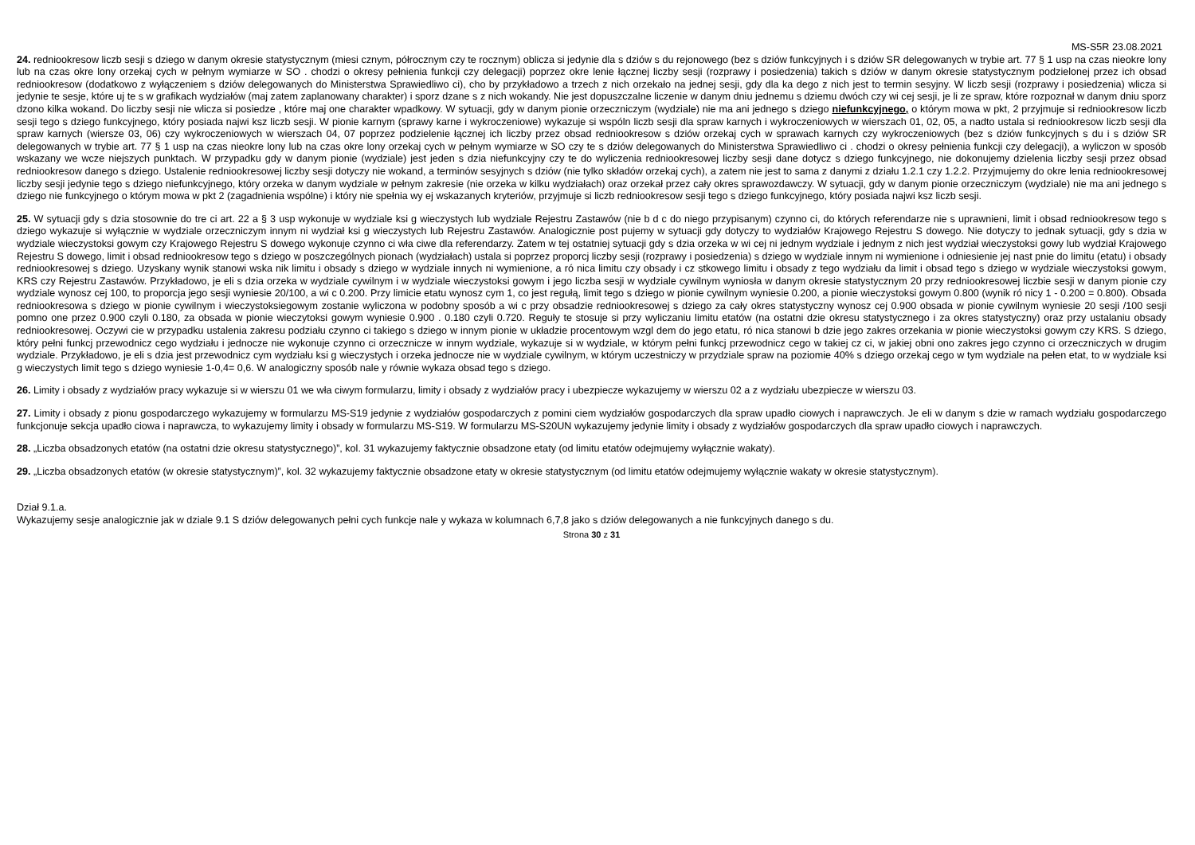MS-S5R 23.08.2021
24. redniookresow liczb sesji s dziego w danym okresie statystycznym (miesi cznym, półrocznym czy te rocznym) oblicza si jedynie dla s dziów s du rejonowego (bez s dziów funkcyjnych i s dziów SR delegowanych w trybie art. 77 § 1 usp na czas nieokre lony lub na czas okre lony orzekaj cych w pełnym wymiarze w SO . chodzi o okresy pełnienia funkcji czy delegacji) poprzez okre lenie łącznej liczby sesji (rozprawy i posiedzenia) takich s dziów w danym okresie statystycznym podzielonej przez ich obsad redniookresow (dodatkowo z wyłączeniem s dziów delegowanych do Ministerstwa Sprawiedliwo ci), cho by przykładowo a trzech z nich orzekało na jednej sesji, gdy dla ka dego z nich jest to termin sesyjny. W liczb sesji (rozprawy i posiedzenia) wlicza si jedynie te sesje, które uj te s w grafikach wydziałów (maj zatem zaplanowany charakter) i sporz dzane s z nich wokandy. Nie jest dopuszczalne liczenie w danym dniu jednemu s dziemu dwóch czy wi cej sesji, je li ze spraw, które rozpoznał w danym dniu sporz dzono kilka wokand. Do liczby sesji nie wlicza si posiedze , które maj one charakter wpadkowy. W sytuacji, gdy w danym pionie orzeczniczym (wydziale) nie ma ani jednego s dziego niefunkcyjnego, o którym mowa w pkt, 2 przyjmuje si redniookresow liczb sesji tego s dziego funkcyjnego, który posiada najwi ksz liczb sesji. W pionie karnym (sprawy karne i wykroczeniowe) wykazuje si wspóln liczb sesji dla spraw karnych i wykroczeniowych w wierszach 01, 02, 05, a nadto ustala si redniookresow liczb sesji dla spraw karnych (wiersze 03, 06) czy wykroczeniowych w wierszach 04, 07 poprzez podzielenie łącznej ich liczby przez obsad redniookresow s dziów orzekaj cych w sprawach karnych czy wykroczeniowych (bez s dziów funkcyjnych s du i s dziów SR delegowanych w trybie art. 77 § 1 usp na czas nieokre lony lub na czas okre lony orzekaj cych w pełnym wymiarze w SO czy te s dziów delegowanych do Ministerstwa Sprawiedliwo ci . chodzi o okresy pełnienia funkcji czy delegacji), a wyliczon w sposób wskazany we wcze niejszych punktach. W przypadku gdy w danym pionie (wydziale) jest jeden s dzia niefunkcyjny czy te do wyliczenia redniookresowej liczby sesji dane dotycz s dziego funkcyjnego, nie dokonujemy dzielenia liczby sesji przez obsad redniookresow danego s dziego. Ustalenie redniookresowej liczby sesji dotyczy nie wokand, a terminów sesyjnych s dziów (nie tylko składów orzekaj cych), a zatem nie jest to sama z danymi z działu 1.2.1 czy 1.2.2. Przyjmujemy do okre lenia redniookresowej liczby sesji jedynie tego s dziego niefunkcyjnego, który orzeka w danym wydziale w pełnym zakresie (nie orzeka w kilku wydziałach) oraz orzekał przez cały okres sprawozdawczy. W sytuacji, gdy w danym pionie orzeczniczym (wydziale) nie ma ani jednego s dziego nie funkcyjnego o którym mowa w pkt 2 (zagadnienia wspólne) i który nie spełnia wy ej wskazanych kryteriów, przyjmuje si liczb redniookresow sesji tego s dziego funkcyjnego, który posiada najwi ksz liczb sesji.
25. W sytuacji gdy s dzia stosownie do tre ci art. 22 a § 3 usp wykonuje w wydziale ksi g wieczystych lub wydziale Rejestru Zastawów (nie b d c do niego przypisanym) czynno ci, do których referendarze nie s uprawnieni, limit i obsad redniookresow tego s dziego wykazuje si wyłącznie w wydziale orzeczniczym innym ni wydział ksi g wieczystych lub Rejestru Zastawów. Analogicznie post pujemy w sytuacji gdy dotyczy to wydziałów Krajowego Rejestru S dowego. Nie dotyczy to jednak sytuacji, gdy s dzia w wydziale wieczystoksi gowym czy Krajowego Rejestru S dowego wykonuje czynno ci wła ciwe dla referendarzy. Zatem w tej ostatniej sytuacji gdy s dzia orzeka w wi cej ni jednym wydziale i jednym z nich jest wydział wieczystoksi gowy lub wydział Krajowego Rejestru S dowego, limit i obsad redniookresow tego s dziego w poszczególnych pionach (wydziałach) ustala si poprzez proporcj liczby sesji (rozprawy i posiedzenia) s dziego w wydziale innym ni wymienione i odniesienie jej nast pnie do limitu (etatu) i obsady redniookresowej s dziego. Uzyskany wynik stanowi wska nik limitu i obsady s dziego w wydziale innych ni wymienione, a ró nica limitu czy obsady i cz stkowego limitu i obsady z tego wydziału da limit i obsad tego s dziego w wydziale wieczystoksi gowym, KRS czy Rejestru Zastawów. Przykładowo, je eli s dzia orzeka w wydziale cywilnym i w wydziale wieczystoksi gowym i jego liczba sesji w wydziale cywilnym wyniosła w danym okresie statystycznym 20 przy redniookresowej liczbie sesji w danym pionie czy wydziale wynosz cej 100, to proporcja jego sesji wyniesie 20/100, a wi c 0.200. Przy limicie etatu wynosz cym 1, co jest regułą, limit tego s dziego w pionie cywilnym wyniesie 0.200, a pionie wieczystoksi gowym 0.800 (wynik ró nicy 1 - 0.200 = 0.800). Obsada redniookresowa s dziego w pionie cywilnym i wieczystoksiegowym zostanie wyliczona w podobny sposób a wi c przy obsadzie redniookresowej s dziego za cały okres statystyczny wynosz cej 0.900 obsada w pionie cywilnym wyniesie 20 sesji /100 sesji pomno one przez 0.900 czyli 0.180, za obsada w pionie wieczytoksi gowym wyniesie 0.900 . 0.180 czyli 0.720. Reguły te stosuje si przy wyliczaniu limitu etatów (na ostatni dzie okresu statystycznego i za okres statystyczny) oraz przy ustalaniu obsady redniookresowej. Oczywi cie w przypadku ustalenia zakresu podziału czynno ci takiego s dziego w innym pionie w układzie procentowym wzgl dem do jego etatu, ró nica stanowi b dzie jego zakres orzekania w pionie wieczystoksi gowym czy KRS. S dziego, który pełni funkcj przewodnicz cego wydziału i jednocze nie wykonuje czynno ci orzecznicze w innym wydziale, wykazuje si w wydziale, w którym pełni funkcj przewodnicz cego w takiej cz ci, w jakiej obni ono zakres jego czynno ci orzeczniczych w drugim wydziale. Przykładowo, je eli s dzia jest przewodnicz cym wydziału ksi g wieczystych i orzeka jednocze nie w wydziale cywilnym, w którym uczestniczy w przydziale spraw na poziomie 40% s dziego orzekaj cego w tym wydziale na pełen etat, to w wydziale ksi g wieczystych limit tego s dziego wyniesie 1-0,4= 0,6. W analogiczny sposób nale y równie wykaza obsad tego s dziego.
26. Limity i obsady z wydziałów pracy wykazuje si w wierszu 01 we wła ciwym formularzu, limity i obsady z wydziałów pracy i ubezpiecze wykazujemy w wierszu 02 a z wydziału ubezpiecze w wierszu 03.
27. Limity i obsady z pionu gospodarczego wykazujemy w formularzu MS-S19 jedynie z wydziałów gospodarczych z pomini ciem wydziałów gospodarczych dla spraw upadło ciowych i naprawczych. Je eli w danym s dzie w ramach wydziału gospodarczego funkcjonuje sekcja upadło ciowa i naprawcza, to wykazujemy limity i obsady w formularzu MS-S19. W formularzu MS-S20UN wykazujemy jedynie limity i obsady z wydziałów gospodarczych dla spraw upadło ciowych i naprawczych.
28. „Liczba obsadzonych etatów (na ostatni dzie okresu statystycznego)”, kol. 31 wykazujemy faktycznie obsadzone etaty (od limitu etatów odejmujemy wyłącznie wakaty).
29. „Liczba obsadzonych etatów (w okresie statystycznym)”, kol. 32 wykazujemy faktycznie obsadzone etaty w okresie statystycznym (od limitu etatów odejmujemy wyłącznie wakaty w okresie statystycznym).
Dział 9.1.a.
Wykazujemy sesje analogicznie jak w dziale 9.1 S dziów delegowanych pełni cych funkcje nale y wykaza w kolumnach 6,7,8 jako s dziów delegowanych a nie funkcyjnych danego s du.
Strona 30 z 31